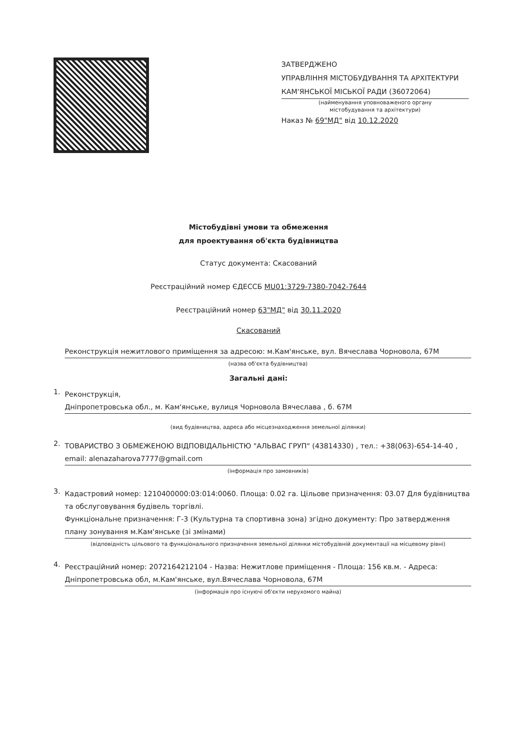ЗАТВЕРДЖЕНО
УПРАВЛІННЯ МІСТОБУДУВАННЯ ТА АРХІТЕКТУРИ КАМ'ЯНСЬКОЇ МІСЬКОЇ РАДИ (36072064)
(найменування уповноваженого органу
містобудування та архітектури)
Наказ № 69"МД" від 10.12.2020
Містобудівні умови та обмеження
для проектування об'єкта будівництва
Статус документа: Скасований
Реєстраційний номер ЄДЕССБ MU01:3729-7380-7042-7644
Реєстраційний номер 63"МД" від 30.11.2020
Скасований
Реконструкція нежитлового приміщення за адресою: м.Кам'янське, вул. Вячеслава Чорновола, 67М
(назва об'єкта будівництва)
Загальні дані:
1.
Реконструкція,
Дніпропетровська обл., м. Кам'янське, вулиця Чорновола Вячеслава , б. 67М
(вид будівництва, адреса або місцезнаходження земельної ділянки)
2.
ТОВАРИСТВО З ОБМЕЖЕНОЮ ВІДПОВІДАЛЬНІСТЮ "АЛЬВАС ГРУП" (43814330) , тел.: +38(063)-654-14-40 , email: alenazaharova7777@gmail.com
(інформація про замовників)
3.
Кадастровий номер: 1210400000:03:014:0060. Площа: 0.02 га. Цільове призначення: 03.07 Для будівництва та обслуговування будівель торгівлі.
Функціональне призначення: Г-3 (Культурна та спортивна зона) згідно документу: Про затвердження плану зонування м.Кам'янське (зі змінами)
(відповідність цільового та функціонального призначення земельної ділянки містобудівній документації на місцевому рівні)
4.
Реєстраційний номер: 2072164212104 - Назва: Нежитлове приміщення - Площа: 156 кв.м. - Адреса: Дніпропетровська обл, м.Кам'янське, вул.Вячеслава Чорновола, 67М
(інформація про існуючі об'єкти нерухомого майна)